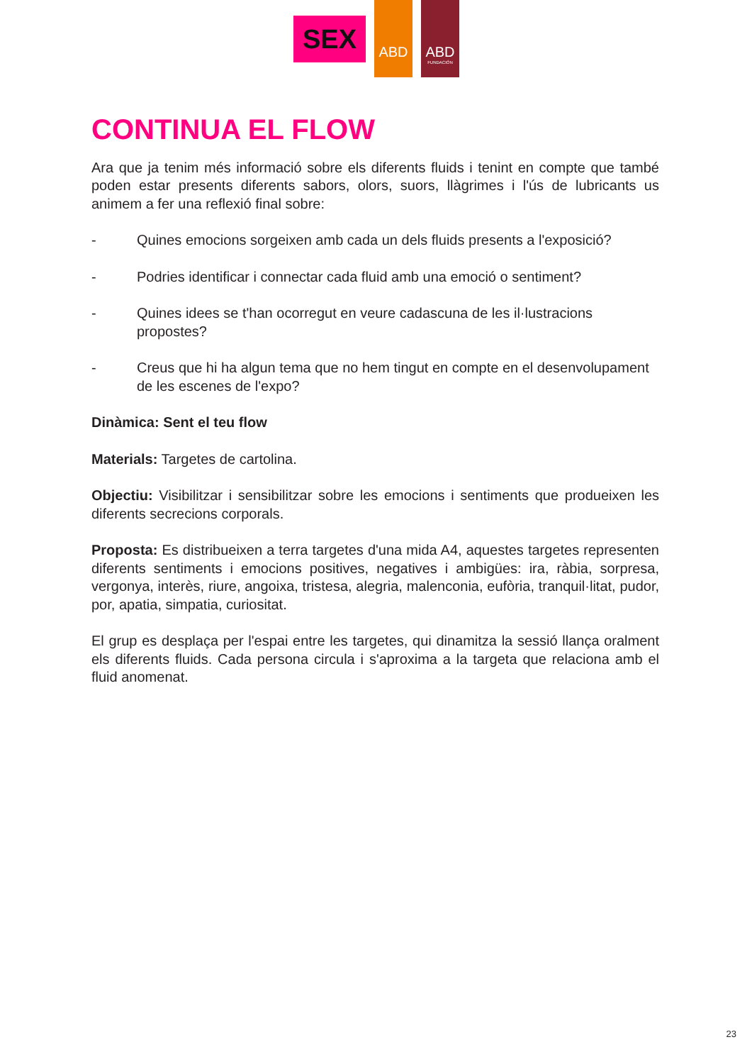SEX
ABD ABD
FUNDACIÓN
CONTINUA EL FLOW
Ara que ja tenim més informació sobre els diferents fluids i tenint en compte que també poden estar presents diferents sabors, olors, suors, llàgrimes i l'ús de lubricants us animem a fer una reflexió final sobre:
- Quines emocions sorgeixen amb cada un dels fluids presents a l'exposició?
- Podries identificar i connectar cada fluid amb una emoció o sentiment?
- Quines idees se t'han ocorregut en veure cadascuna de les il·lustracions propostes?
- Creus que hi ha algun tema que no hem tingut en compte en el desenvolupament de les escenes de l'expo?
Dinàmica: Sent el teu flow
Materials: Targetes de cartolina.
Objectiu: Visibilitzar i sensibilitzar sobre les emocions i sentiments que produeixen les diferents secrecions corporals.
Proposta: Es distribueixen a terra targetes d'una mida A4, aquestes targetes representen diferents sentiments i emocions positives, negatives i ambigües: ira, ràbia, sorpresa, vergonya, interès, riure, angoixa, tristesa, alegria, malenconia, eufòria, tranquil·litat, pudor, por, apatia, simpatia, curiositat.
El grup es desplaça per l'espai entre les targetes, qui dinamitza la sessió llança oralment els diferents fluids. Cada persona circula i s'aproxima a la targeta que relaciona amb el fluid anomenat.
23